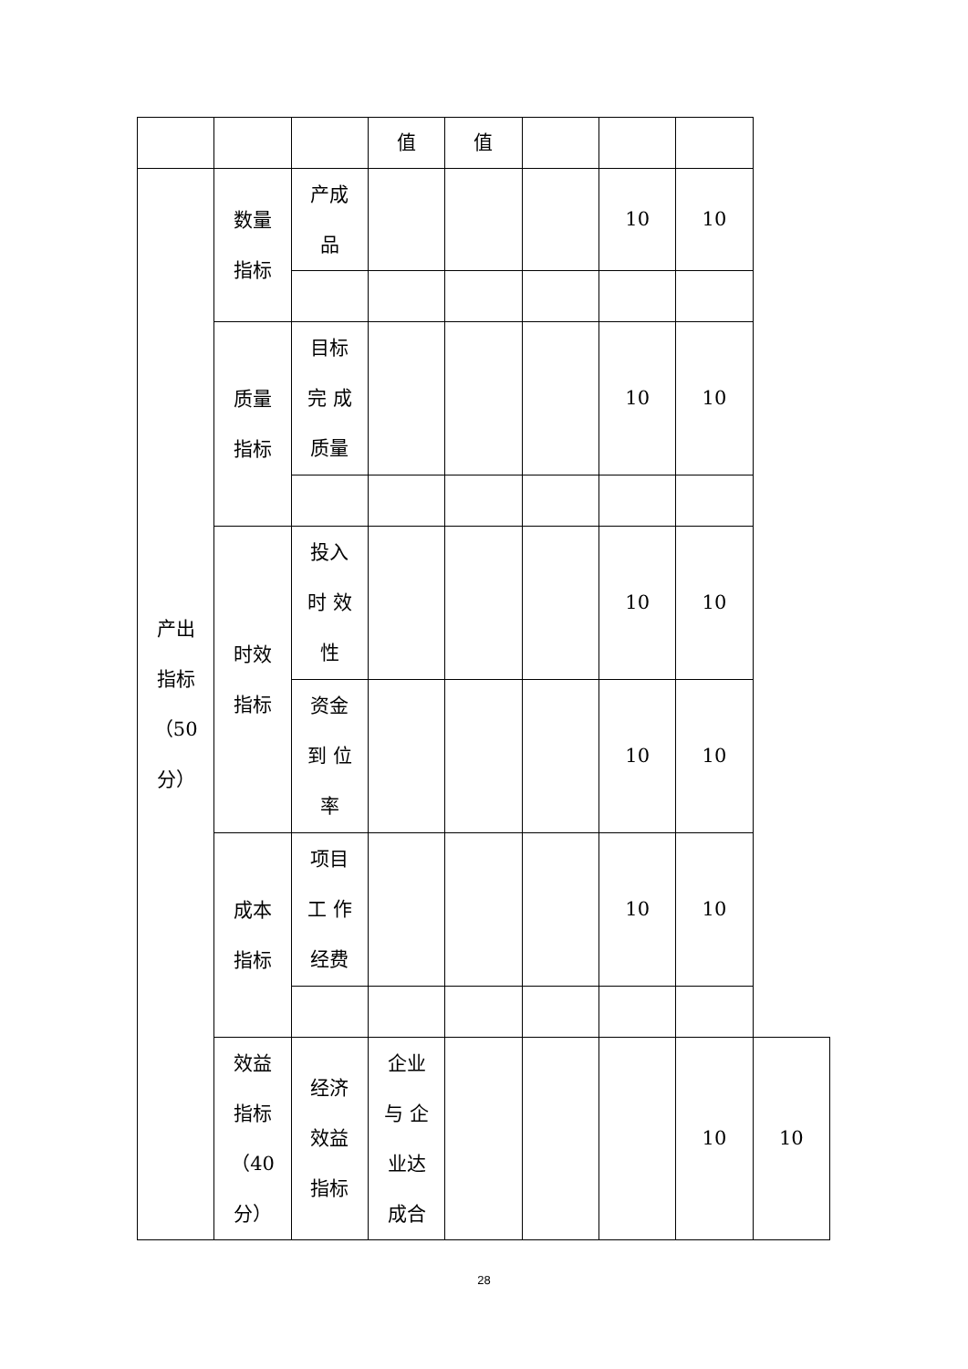| | | | 值 | 值 | | | | |
| 产出 指标 （50 分） | 数量 指标 | 产成 品 | | | | 10 | 10 | |
| | 质量 指标 | 目标 完 成 质量 | | | | 10 | 10 | |
| | 时效 指标 | 投入 时 效 性 | | | | 10 | 10 | |
| | | 资金 到 位 率 | | | | 10 | 10 | |
| | 成本 指标 | 项目 工 作 经费 | | | | 10 | 10 | |
| | 效益 指标 （40 分） | 经济 效益 指标 | 企业 与 企 业达 成合 | | | | 10 | 10 |
28